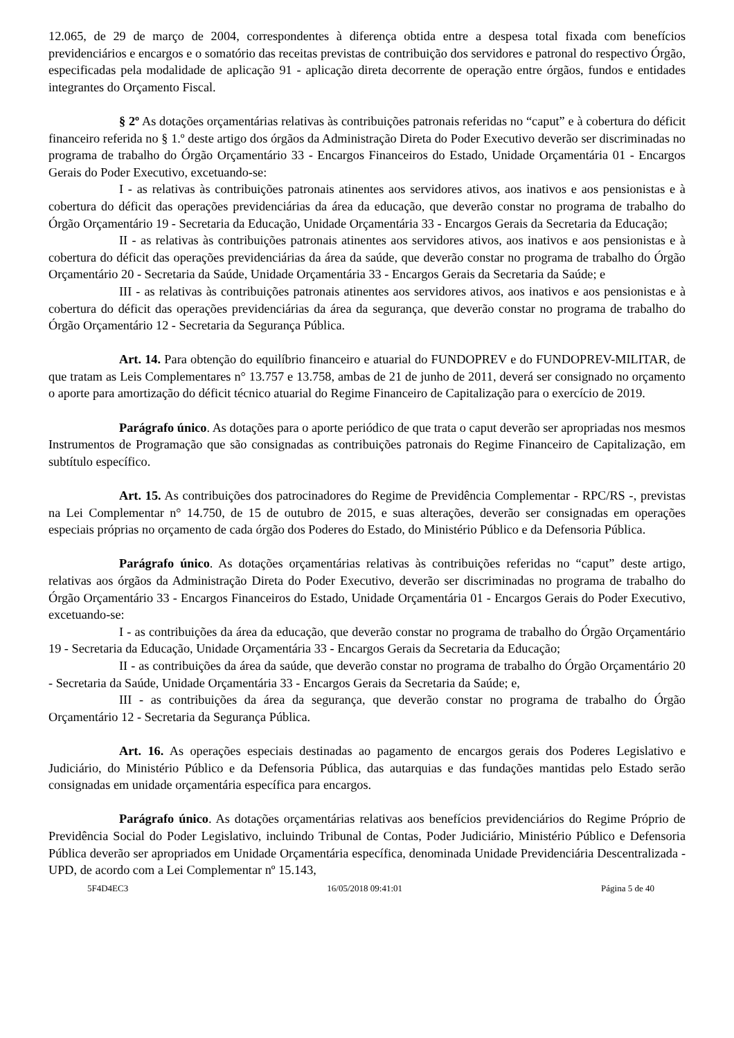12.065, de 29 de março de 2004, correspondentes à diferença obtida entre a despesa total fixada com benefícios previdenciários e encargos e o somatório das receitas previstas de contribuição dos servidores e patronal do respectivo Órgão, especificadas pela modalidade de aplicação 91 - aplicação direta decorrente de operação entre órgãos, fundos e entidades integrantes do Orçamento Fiscal.
§ 2º As dotações orçamentárias relativas às contribuições patronais referidas no “caput” e à cobertura do déficit financeiro referida no § 1.º deste artigo dos órgãos da Administração Direta do Poder Executivo deverão ser discriminadas no programa de trabalho do Órgão Orçamentário 33 - Encargos Financeiros do Estado, Unidade Orçamentária 01 - Encargos Gerais do Poder Executivo, excetuando-se:
I - as relativas às contribuições patronais atinentes aos servidores ativos, aos inativos e aos pensionistas e à cobertura do déficit das operações previdenciárias da área da educação, que deverão constar no programa de trabalho do Órgão Orçamentário 19 - Secretaria da Educação, Unidade Orçamentária 33 - Encargos Gerais da Secretaria da Educação;
II - as relativas às contribuições patronais atinentes aos servidores ativos, aos inativos e aos pensionistas e à cobertura do déficit das operações previdenciárias da área da saúde, que deverão constar no programa de trabalho do Órgão Orçamentário 20 - Secretaria da Saúde, Unidade Orçamentária 33 - Encargos Gerais da Secretaria da Saúde; e
III - as relativas às contribuições patronais atinentes aos servidores ativos, aos inativos e aos pensionistas e à cobertura do déficit das operações previdenciárias da área da segurança, que deverão constar no programa de trabalho do Órgão Orçamentário 12 - Secretaria da Segurança Pública.
Art. 14. Para obtenção do equilíbrio financeiro e atuarial do FUNDOPREV e do FUNDOPREV-MILITAR, de que tratam as Leis Complementares n° 13.757 e 13.758, ambas de 21 de junho de 2011, deverá ser consignado no orçamento o aporte para amortização do déficit técnico atuarial do Regime Financeiro de Capitalização para o exercício de 2019.
Parágrafo único. As dotações para o aporte periódico de que trata o caput deverão ser apropriadas nos mesmos Instrumentos de Programação que são consignadas as contribuições patronais do Regime Financeiro de Capitalização, em subtítulo específico.
Art. 15. As contribuições dos patrocinadores do Regime de Previdência Complementar - RPC/RS -, previstas na Lei Complementar n° 14.750, de 15 de outubro de 2015, e suas alterações, deverão ser consignadas em operações especiais próprias no orçamento de cada órgão dos Poderes do Estado, do Ministério Público e da Defensoria Pública.
Parágrafo único. As dotações orçamentárias relativas às contribuições referidas no “caput” deste artigo, relativas aos órgãos da Administração Direta do Poder Executivo, deverão ser discriminadas no programa de trabalho do Órgão Orçamentário 33 - Encargos Financeiros do Estado, Unidade Orçamentária 01 - Encargos Gerais do Poder Executivo, excetuando-se:
I - as contribuições da área da educação, que deverão constar no programa de trabalho do Órgão Orçamentário 19 - Secretaria da Educação, Unidade Orçamentária 33 - Encargos Gerais da Secretaria da Educação;
II - as contribuições da área da saúde, que deverão constar no programa de trabalho do Órgão Orçamentário 20 - Secretaria da Saúde, Unidade Orçamentária 33 - Encargos Gerais da Secretaria da Saúde; e,
III - as contribuições da área da segurança, que deverão constar no programa de trabalho do Órgão Orçamentário 12 - Secretaria da Segurança Pública.
Art. 16. As operações especiais destinadas ao pagamento de encargos gerais dos Poderes Legislativo e Judiciário, do Ministério Público e da Defensoria Pública, das autarquias e das fundações mantidas pelo Estado serão consignadas em unidade orçamentária específica para encargos.
Parágrafo único. As dotações orçamentárias relativas aos benefícios previdenciários do Regime Próprio de Previdência Social do Poder Legislativo, incluindo Tribunal de Contas, Poder Judiciário, Ministério Público e Defensoria Pública deverão ser apropriados em Unidade Orçamentária específica, denominada Unidade Previdenciária Descentralizada - UPD, de acordo com a Lei Complementar nº 15.143,
5F4D4EC3 16/05/2018 09:41:01 Página 5 de 40